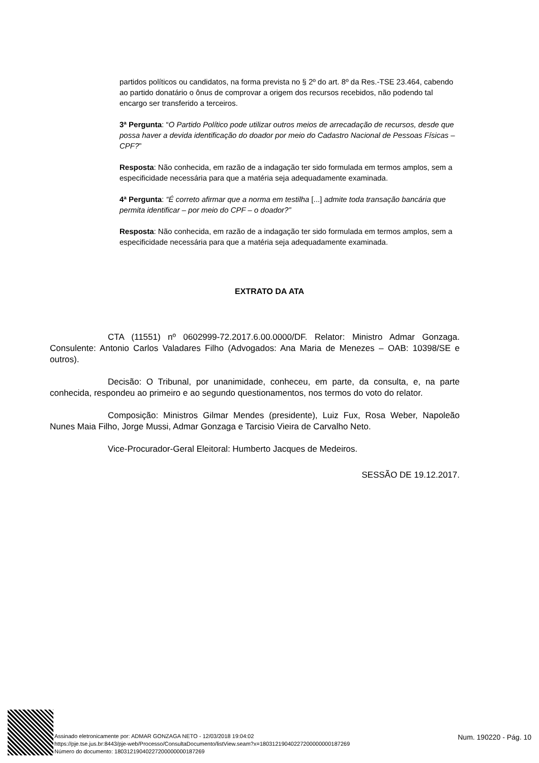partidos políticos ou candidatos, na forma prevista no § 2º do art. 8º da Res.-TSE 23.464, cabendo ao partido donatário o ônus de comprovar a origem dos recursos recebidos, não podendo tal encargo ser transferido a terceiros.
3ª Pergunta: “O Partido Político pode utilizar outros meios de arrecadação de recursos, desde que possa haver a devida identificação do doador por meio do Cadastro Nacional de Pessoas Físicas – CPF?”
Resposta: Não conhecida, em razão de a indagação ter sido formulada em termos amplos, sem a especificidade necessária para que a matéria seja adequadamente examinada.
4ª Pergunta: “É correto afirmar que a norma em testilha [...] admite toda transação bancária que permita identificar – por meio do CPF – o doador?”
Resposta: Não conhecida, em razão de a indagação ter sido formulada em termos amplos, sem a especificidade necessária para que a matéria seja adequadamente examinada.
EXTRATO DA ATA
CTA (11551) nº 0602999-72.2017.6.00.0000/DF. Relator: Ministro Admar Gonzaga. Consulente: Antonio Carlos Valadares Filho (Advogados: Ana Maria de Menezes – OAB: 10398/SE e outros).
Decisão: O Tribunal, por unanimidade, conheceu, em parte, da consulta, e, na parte conhecida, respondeu ao primeiro e ao segundo questionamentos, nos termos do voto do relator.
Composição: Ministros Gilmar Mendes (presidente), Luiz Fux, Rosa Weber, Napoleão Nunes Maia Filho, Jorge Mussi, Admar Gonzaga e Tarcisio Vieira de Carvalho Neto.
Vice-Procurador-Geral Eleitoral: Humberto Jacques de Medeiros.
SESSÃO DE 19.12.2017.
Assinado eletronicamente por: ADMAR GONZAGA NETO - 12/03/2018 19:04:02
https://pje.tse.jus.br:8443/pje-web/Processo/ConsultaDocumento/listView.seam?x=18031219040227200000000187269
Número do documento: 18031219040227200000000187269
Num. 190220 - Pág. 10